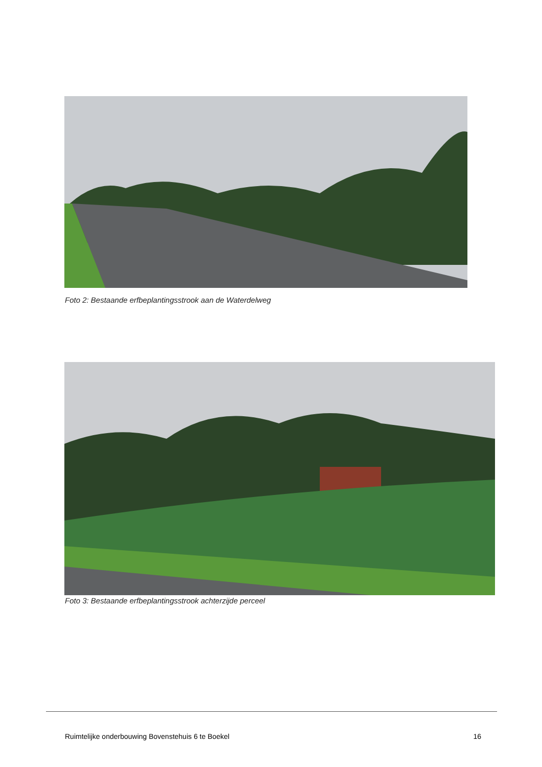Foto 2: Bestaande erfbeplantingsstrook aan de Waterdelweg
Foto 3: Bestaande erfbeplantingsstrook achterzijde perceel
Ruimtelijke onderbouwing Bovenstehuis 6 te Boekel 16